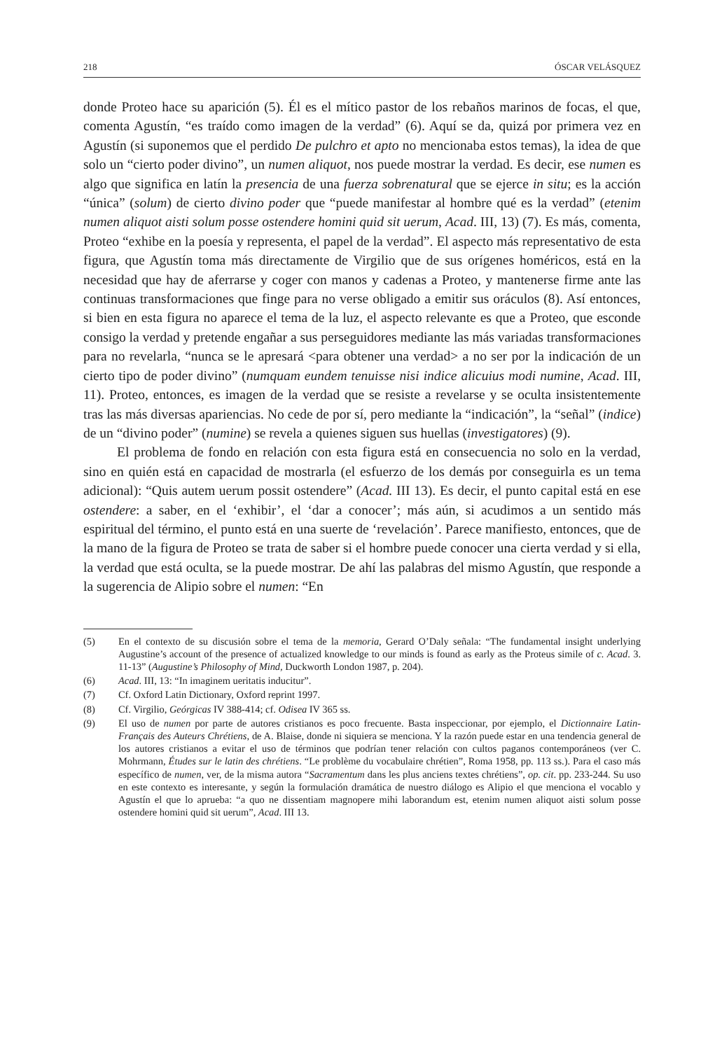218 ÓSCAR VELÁSQUEZ
donde Proteo hace su aparición (5). Él es el mítico pastor de los rebaños marinos de focas, el que, comenta Agustín, “es traído como imagen de la verdad” (6). Aquí se da, quizá por primera vez en Agustín (si suponemos que el perdido De pulchro et apto no mencionaba estos temas), la idea de que solo un “cierto poder divino”, un numen aliquot, nos puede mostrar la verdad. Es decir, ese numen es algo que significa en latín la presencia de una fuerza sobrenatural que se ejerce in situ; es la acción “única” (solum) de cierto divino poder que “puede manifestar al hombre qué es la verdad” (etenim numen aliquot aisti solum posse ostendere homini quid sit uerum, Acad. III, 13) (7). Es más, comenta, Proteo “exhibe en la poesía y representa, el papel de la verdad”. El aspecto más representativo de esta figura, que Agustín toma más directamente de Virgilio que de sus orígenes homéricos, está en la necesidad que hay de aferrarse y coger con manos y cadenas a Proteo, y mantenerse firme ante las continuas transformaciones que finge para no verse obligado a emitir sus oráculos (8). Así entonces, si bien en esta figura no aparece el tema de la luz, el aspecto relevante es que a Proteo, que esconde consigo la verdad y pretende engañar a sus perseguidores mediante las más variadas transformaciones para no revelarla, “nunca se le apresará <para obtener una verdad> a no ser por la indicación de un cierto tipo de poder divino” (numquam eundem tenuisse nisi indice alicuius modi numine, Acad. III, 11). Proteo, entonces, es imagen de la verdad que se resiste a revelarse y se oculta insistentemente tras las más diversas apariencias. No cede de por sí, pero mediante la “indicación”, la “señal” (indice) de un “divino poder” (numine) se revela a quienes siguen sus huellas (investigatores) (9).
El problema de fondo en relación con esta figura está en consecuencia no solo en la verdad, sino en quién está en capacidad de mostrarla (el esfuerzo de los demás por conseguirla es un tema adicional): “Quis autem uerum possit ostendere” (Acad. III 13). Es decir, el punto capital está en ese ostendere: a saber, en el ‘exhibir’, el ‘dar a conocer’; más aún, si acudimos a un sentido más espiritual del término, el punto está en una suerte de ‘revelación’. Parece manifiesto, entonces, que de la mano de la figura de Proteo se trata de saber si el hombre puede conocer una cierta verdad y si ella, la verdad que está oculta, se la puede mostrar. De ahí las palabras del mismo Agustín, que responde a la sugerencia de Alipio sobre el numen: “En
(5) En el contexto de su discusión sobre el tema de la memoria, Gerard O’Daly señala: “The fundamental insight underlying Augustine’s account of the presence of actualized knowledge to our minds is found as early as the Proteus simile of c. Acad. 3. 11-13” (Augustine’s Philosophy of Mind, Duckworth London 1987, p. 204).
(6) Acad. III, 13: “In imaginem ueritatis inducitur”.
(7) Cf. Oxford Latin Dictionary, Oxford reprint 1997.
(8) Cf. Virgilio, Geórgicas IV 388-414; cf. Odisea IV 365 ss.
(9) El uso de numen por parte de autores cristianos es poco frecuente. Basta inspeccionar, por ejemplo, el Dictionnaire Latin-Français des Auteurs Chrétiens, de A. Blaise, donde ni siquiera se menciona. Y la razón puede estar en una tendencia general de los autores cristianos a evitar el uso de términos que podrían tener relación con cultos paganos contemporáneos (ver C. Mohrmann, Études sur le latin des chrétiens. “Le problème du vocabulaire chrétien”, Roma 1958, pp. 113 ss.). Para el caso más específico de numen, ver, de la misma autora “Sacramentum dans les plus anciens textes chrétiens”, op. cit. pp. 233-244. Su uso en este contexto es interesante, y según la formulación dramática de nuestro diálogo es Alipio el que menciona el vocablo y Agustín el que lo aprueba: “a quo ne dissentiam magnopere mihi laborandum est, etenim numen aliquot aisti solum posse ostendere homini quid sit uerum”, Acad. III 13.